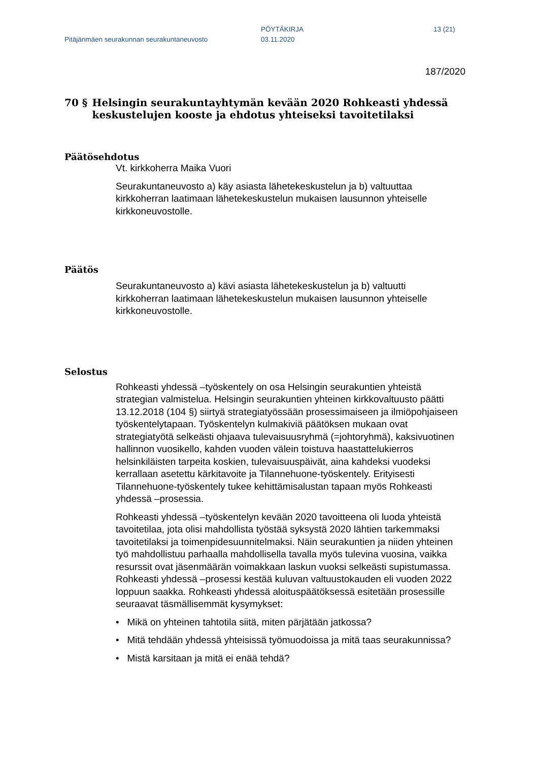Pitäjänmäen seurakunnan seurakuntaneuvosto
PÖYTÄKIRJA
03.11.2020
13 (21)
187/2020
70 § Helsingin seurakuntayhtymän kevään 2020 Rohkeasti yhdessä keskustelujen kooste ja ehdotus yhteiseksi tavoitetilaksi
Päätösehdotus
Vt. kirkkoherra Maika Vuori
Seurakuntaneuvosto a) käy asiasta lähetekeskustelun ja b) valtuuttaa kirkkoherran laatimaan lähetekeskustelun mukaisen lausunnon yhteiselle kirkkoneuvostolle.
Päätös
Seurakuntaneuvosto a) kävi asiasta lähetekeskustelun ja b) valtuutti kirkkoherran laatimaan lähetekeskustelun mukaisen lausunnon yhteiselle kirkkoneuvostolle.
Selostus
Rohkeasti yhdessä –työskentely on osa Helsingin seurakuntien yhteistä strategian valmistelua. Helsingin seurakuntien yhteinen kirkkovaltuusto päätti 13.12.2018 (104 §) siirtyä strategiatyössään prosessimaiseen ja ilmiöpohjaiseen työskentelytapaan. Työskentelyn kulmakiviä päätöksen mukaan ovat strategiatyötä selkeästi ohjaava tulevaisuusryhmä (=johtoryhmä), kaksivuotinen hallinnon vuosikello, kahden vuoden välein toistuva haastattelukierros helsinkiläisten tarpeita koskien, tulevaisuuspäivät, aina kahdeksi vuodeksi kerrallaan asetettu kärkitavoite ja Tilannehuone-työskentely. Erityisesti Tilannehuone-työskentely tukee kehittämisalustan tapaan myös Rohkeasti yhdessä –prosessia.
Rohkeasti yhdessä –työskentelyn kevään 2020 tavoitteena oli luoda yhteistä tavoitetilaa, jota olisi mahdollista työstää syksystä 2020 lähtien tarkemmaksi tavoitetilaksi ja toimenpidesuunnitelmaksi. Näin seurakuntien ja niiden yhteinen työ mahdollistuu parhaalla mahdollisella tavalla myös tulevina vuosina, vaikka resurssit ovat jäsenmäärän voimakkaan laskun vuoksi selkeästi supistumassa. Rohkeasti yhdessä –prosessi kestää kuluvan valtuustokauden eli vuoden 2022 loppuun saakka. Rohkeasti yhdessä aloituspäätöksessä esitetään prosessille seuraavat täsmällisemmät kysymykset:
• Mikä on yhteinen tahtotila siitä, miten pärjätään jatkossa?
• Mitä tehdään yhdessä yhteisissä työmuodoissa ja mitä taas seurakunnissa?
• Mistä karsitaan ja mitä ei enää tehdä?